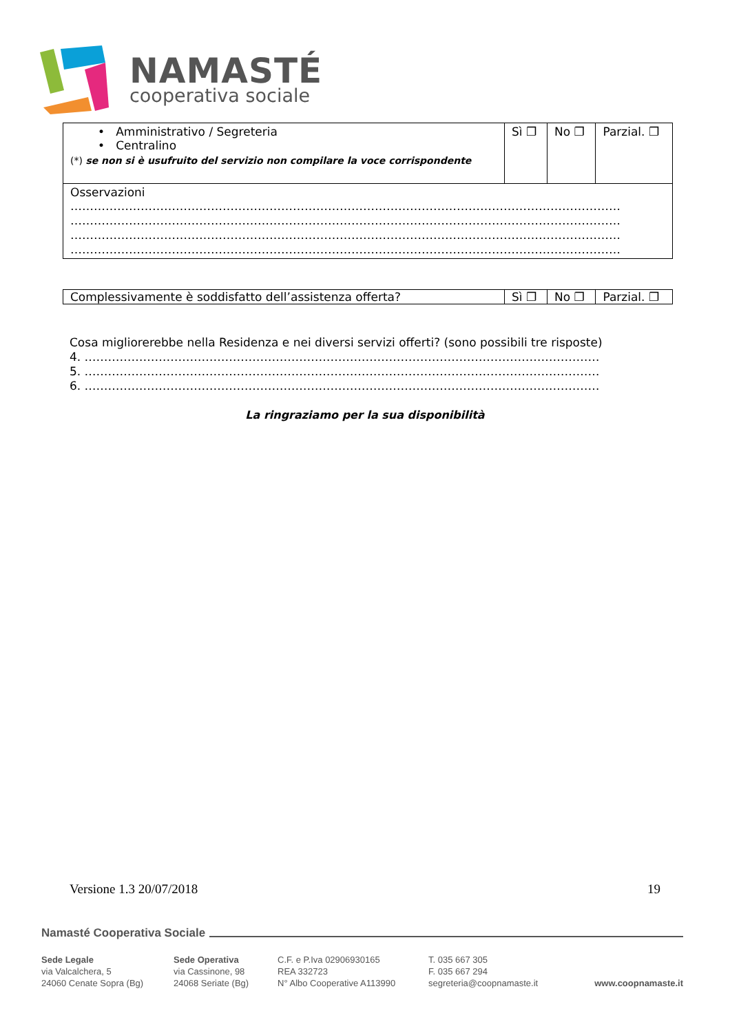NAMASTÉ
cooperativa sociale
| • Amministrativo / Segreteria • Centralino (*) se non si è usufruito del servizio non compilare la voce corrispondente | Sì ❐ | No ❐ | Parzial. ❐ |
| Osservazioni …………………………………………………………………………………………………………………………… …………………………………………………………………………………………………………………………… …………………………………………………………………………………………………………………………… …………………………………………………………………………………………………………………………… | | | |
| Complessivamente è soddisfatto dell’assistenza offerta? | Sì ❐ | No ❐ | Parzial. ❐ |
Cosa migliorerebbe nella Residenza e nei diversi servizi offerti? (sono possibili tre risposte)
4. ……………………………………………………………………………………………………………………
5. ……………………………………………………………………………………………………………………
6. ……………………………………………………………………………………………………………………
La ringraziamo per la sua disponibilità
Versione 1.3 20/07/2018 19
Namasté Cooperativa Sociale
Sede Legale
via Valcalchera, 5
24060 Cenate Sopra (Bg)
Sede Operativa
via Cassinone, 98
24068 Seriate (Bg)
C.F. e P.Iva 02906930165
REA 332723
N° Albo Cooperative A113990
T. 035 667 305
F. 035 667 294
segreteria@coopnamaste.it
www.coopnamaste.it